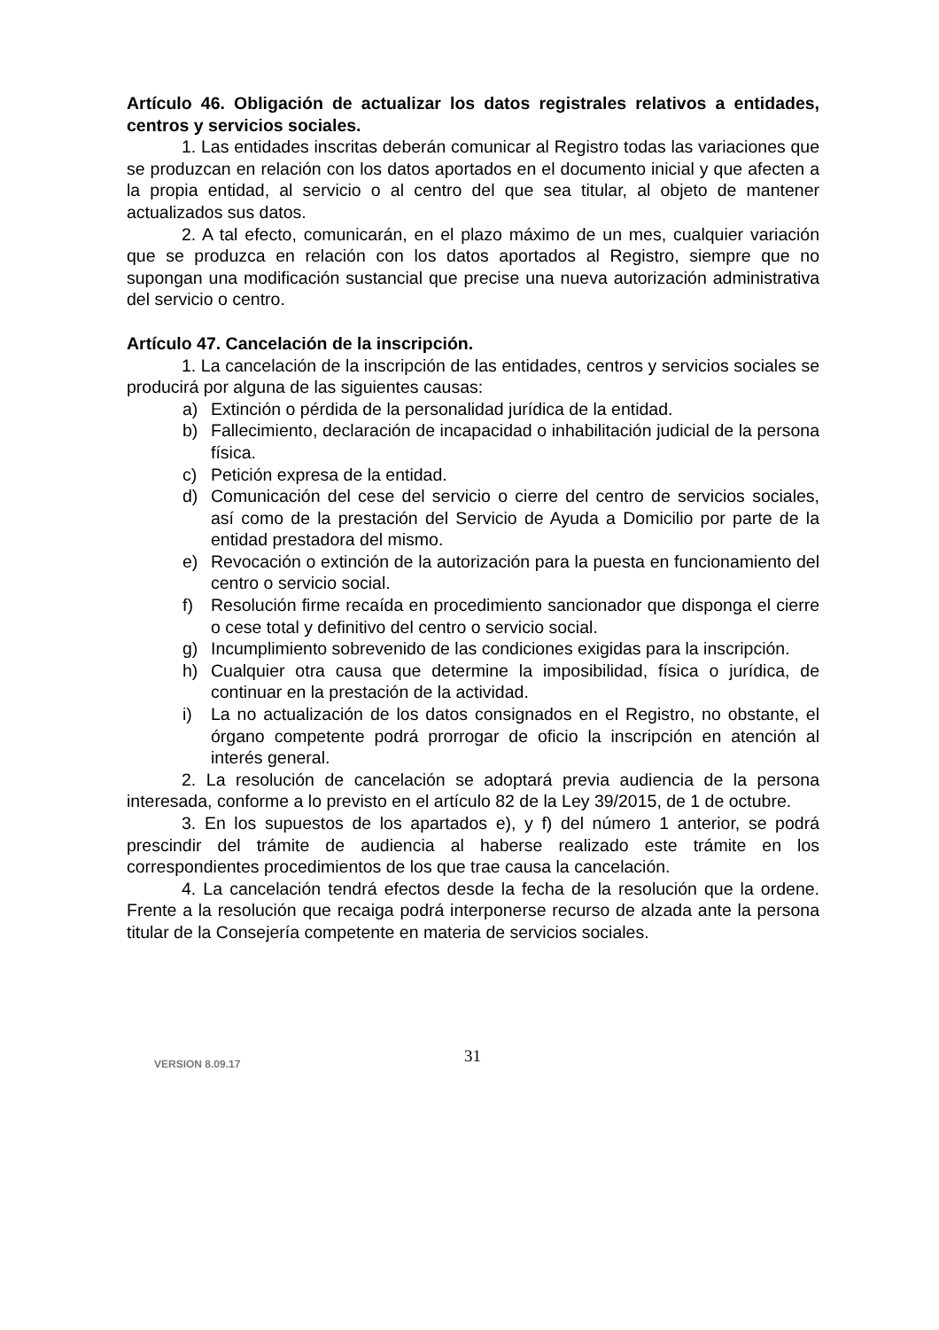Artículo 46. Obligación de actualizar los datos registrales relativos a entidades, centros y servicios sociales.
1. Las entidades inscritas deberán comunicar al Registro todas las variaciones que se produzcan en relación con los datos aportados en el documento inicial y que afecten a la propia entidad, al servicio o al centro del que sea titular, al objeto de mantener actualizados sus datos.
2. A tal efecto, comunicarán, en el plazo máximo de un mes, cualquier variación que se produzca en relación con los datos aportados al Registro, siempre que no supongan una modificación sustancial que precise una nueva autorización administrativa del servicio o centro.
Artículo 47. Cancelación de la inscripción.
1. La cancelación de la inscripción de las entidades, centros y servicios sociales se producirá por alguna de las siguientes causas:
a) Extinción o pérdida de la personalidad jurídica de la entidad.
b) Fallecimiento, declaración de incapacidad o inhabilitación judicial de la persona física.
c) Petición expresa de la entidad.
d) Comunicación del cese del servicio o cierre del centro de servicios sociales, así como de la prestación del Servicio de Ayuda a Domicilio por parte de la entidad prestadora del mismo.
e) Revocación o extinción de la autorización para la puesta en funcionamiento del centro o servicio social.
f) Resolución firme recaída en procedimiento sancionador que disponga el cierre o cese total y definitivo del centro o servicio social.
g) Incumplimiento sobrevenido de las condiciones exigidas para la inscripción.
h) Cualquier otra causa que determine la imposibilidad, física o jurídica, de continuar en la prestación de la actividad.
i) La no actualización de los datos consignados en el Registro, no obstante, el órgano competente podrá prorrogar de oficio la inscripción en atención al interés general.
2. La resolución de cancelación se adoptará previa audiencia de la persona interesada, conforme a lo previsto en el artículo 82 de la Ley 39/2015, de 1 de octubre.
3. En los supuestos de los apartados e), y f) del número 1 anterior, se podrá prescindir del trámite de audiencia al haberse realizado este trámite en los correspondientes procedimientos de los que trae causa la cancelación.
4. La cancelación tendrá efectos desde la fecha de la resolución que la ordene. Frente a la resolución que recaiga podrá interponerse recurso de alzada ante la persona titular de la Consejería competente en materia de servicios sociales.
VERSION 8.09.17 31